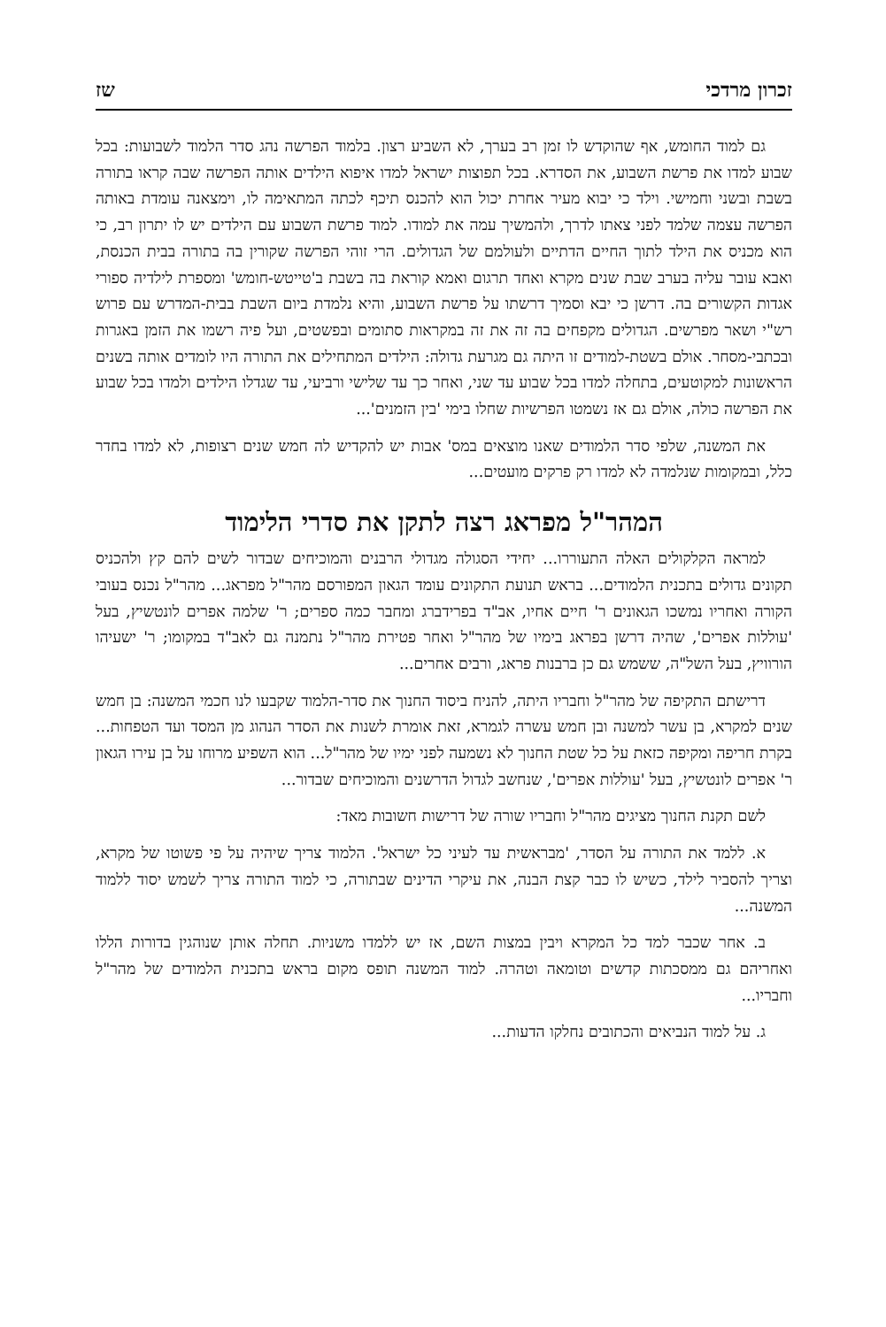זכרון מרדכי שז
גם למוד החומש, אף שהוקדש לו זמן רב בערך, לא השביע רצון. בלמוד הפרשה נהג סדר הלמוד לשבועות: בכל שבוע למדו את פרשת השבוע, את הסדרא. בכל תפוצות ישראל למדו איפוא הילדים אותה הפרשה שבה קראו בתורה בשבת ובשני וחמישי. וילד כי יבוא מעיר אחרת יכול הוא להכנס תיכף לכתה המתאימה לו, וימצאנה עומדת באותה הפרשה עצמה שלמד לפני צאתו לדרך, ולהמשיך עמה את למודו. למוד פרשת השבוע עם הילדים יש לו יתרון רב, כי הוא מכניס את הילד לתוך החיים הדתיים ולעולמם של הגדולים. הרי זוהי הפרשה שקורין בה בתורה בבית הכנסת, ואבא עובר עליה בערב שבת שנים מקרא ואחד תרגום ואמא קוראת בה בשבת ב'טייטש-חומש' ומספרת לילדיה ספורי אגדות הקשורים בה. דרשן כי יבא וסמיך דרשתו על פרשת השבוע, והיא נלמדת ביום השבת בבית-המדרש עם פרוש רש"י ושאר מפרשים. הגדולים מקפחים בה זה את זה במקראות סתומים ובפשטים, ועל פיה רשמו את הזמן באגרות ובכתבי-מסחר. אולם בשטת-למודים זו היתה גם מגרעת גדולה: הילדים המתחילים את התורה היו לומדים אותה בשנים הראשונות למקוטעים, בתחלה למדו בכל שבוע עד שני, ואחר כך עד שלישי ורביעי, עד שגדלו הילדים ולמדו בכל שבוע את הפרשה כולה, אולם גם אז נשמטו הפרשיות שחלו בימי 'בין הזמנים'...
את המשנה, שלפי סדר הלמודים שאנו מוצאים במס' אבות יש להקדיש לה חמש שנים רצופות, לא למדו בחדר כלל, ובמקומות שנלמדה לא למדו רק פרקים מועטים...
המהר"ל מפראג רצה לתקן את סדרי הלימוד
למראה הקלקולים האלה התעוררו... יחידי הסגולה מגדולי הרבנים והמוכיחים שבדור לשים להם קץ ולהכניס תקונים גדולים בתכנית הלמודים... בראש תנועת התקונים עומד הגאון המפורסם מהר"ל מפראג... מהר"ל נכנס בעובי הקורה ואחריו נמשכו הגאונים ר' חיים אחיו, אב"ד בפרידברג ומחבר כמה ספרים; ר' שלמה אפרים לונטשיץ, בעל 'עוללות אפרים', שהיה דרשן בפראג בימיו של מהר"ל ואחר פטירת מהר"ל נתמנה גם לאב"ד במקומו; ר' ישעיהו הורוויץ, בעל השל"ה, ששמש גם כן ברבנות פראג, ורבים אחרים...
דרישתם התקיפה של מהר"ל וחבריו היתה, להניח ביסוד החנוך את סדר-הלמוד שקבעו לנו חכמי המשנה: בן חמש שנים למקרא, בן עשר למשנה ובן חמש עשרה לגמרא, זאת אומרת לשנות את הסדר הנהוג מן המסד ועד הטפחות... בקרת חריפה ומקיפה כזאת על כל שטת החנוך לא נשמעה לפני ימיו של מהר"ל... הוא השפיע מרוחו על בן עירו הגאון ר' אפרים לונטשיץ, בעל 'עוללות אפרים', שנחשב לגדול הדרשנים והמוכיחים שבדור...
לשם תקנת החנוך מציגים מהר"ל וחבריו שורה של דרישות חשובות מאד:
א. ללמד את התורה על הסדר, 'מבראשית עד לעיני כל ישראל'. הלמוד צריך שיהיה על פי פשוטו של מקרא, וצריך להסביר לילד, כשיש לו כבר קצת הבנה, את עיקרי הדינים שבתורה, כי למוד התורה צריך לשמש יסוד ללמוד המשנה...
ב. אחר שכבר למד כל המקרא ויבין במצות השם, אז יש ללמדו משניות. תחלה אותן שנוהגין בדורות הללו ואחריהם גם ממסכתות קדשים וטומאה וטהרה. למוד המשנה תופס מקום בראש בתכנית הלמודים של מהר"ל וחבריו...
ג. על למוד הנביאים והכתובים נחלקו הדעות...